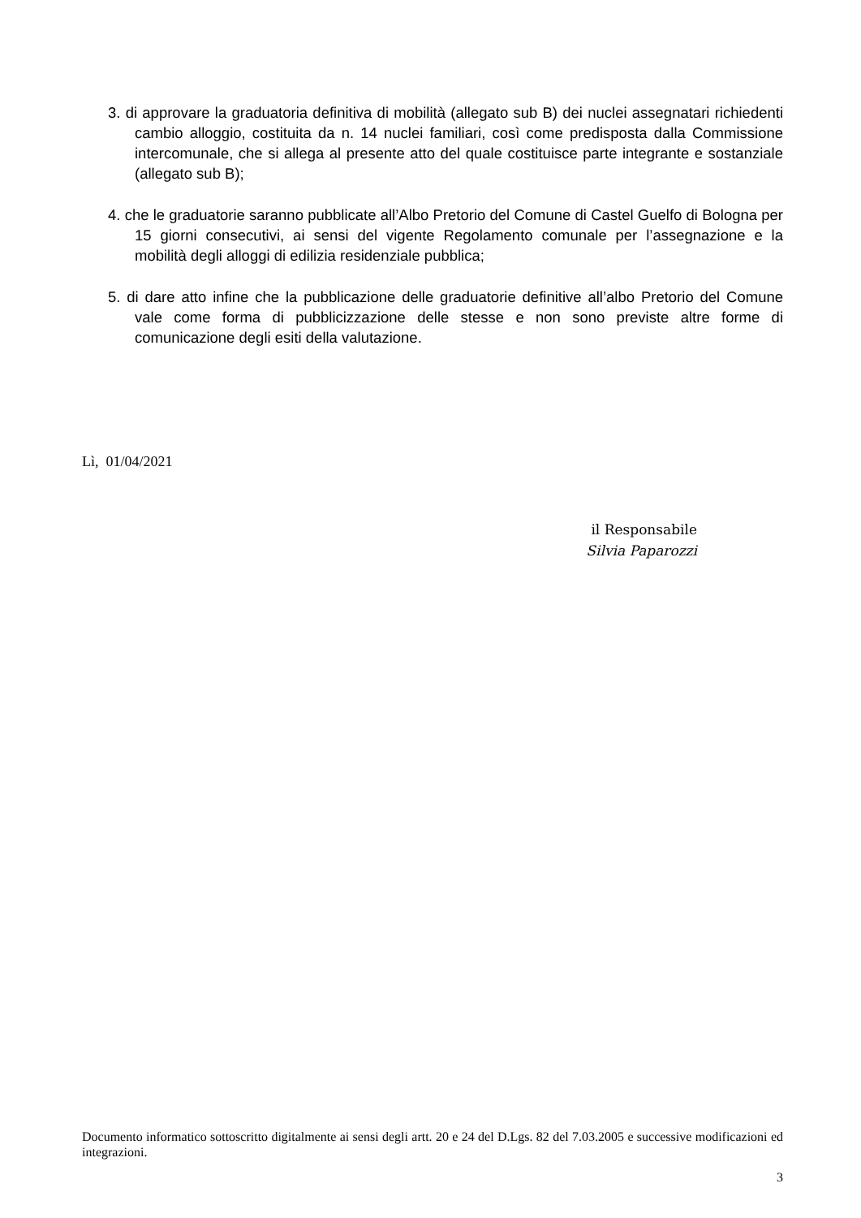3. di approvare la graduatoria definitiva di mobilità (allegato sub B) dei nuclei assegnatari richiedenti cambio alloggio, costituita da n. 14 nuclei familiari, così come predisposta dalla Commissione intercomunale, che si allega al presente atto del quale costituisce parte integrante e sostanziale (allegato sub B);
4. che le graduatorie saranno pubblicate all’Albo Pretorio del Comune di Castel Guelfo di Bologna per 15 giorni consecutivi, ai sensi del vigente Regolamento comunale per l’assegnazione e la mobilità degli alloggi di edilizia residenziale pubblica;
5. di dare atto infine che la pubblicazione delle graduatorie definitive all’albo Pretorio del Comune vale come forma di pubblicizzazione delle stesse e non sono previste altre forme di comunicazione degli esiti della valutazione.
Lì, 01/04/2021
il Responsabile
Silvia Paparozzi
Documento informatico sottoscritto digitalmente ai sensi degli artt. 20 e 24 del D.Lgs. 82 del 7.03.2005 e successive modificazioni ed integrazioni.
3